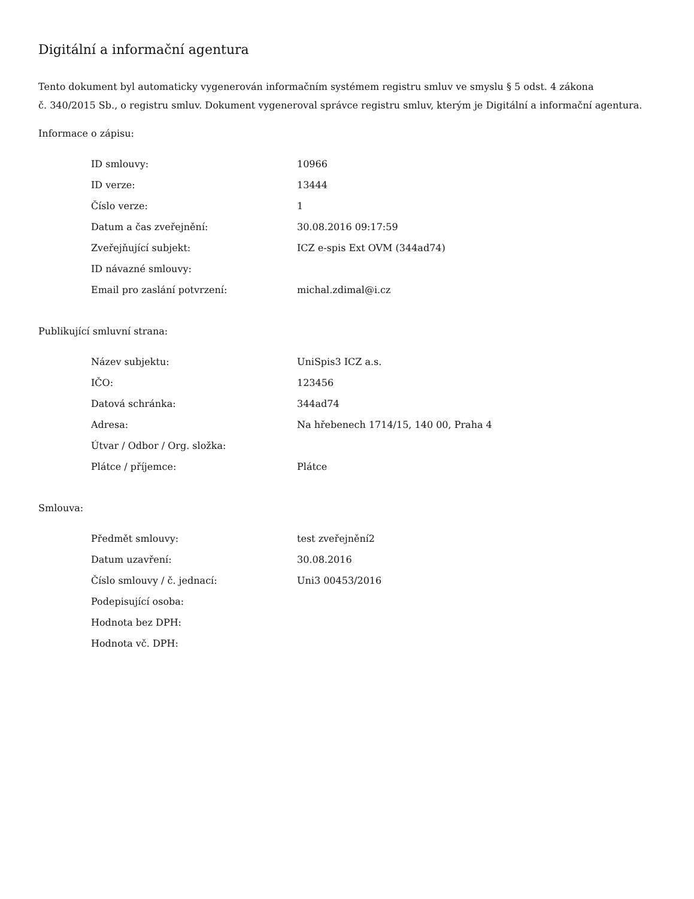Digitální a informační agentura
Tento dokument byl automaticky vygenerován informačním systémem registru smluv ve smyslu § 5 odst. 4 zákona
č. 340/2015 Sb., o registru smluv. Dokument vygeneroval správce registru smluv, kterým je Digitální a informační agentura.
Informace o zápisu:
| ID smlouvy: | 10966 |
| ID verze: | 13444 |
| Číslo verze: | 1 |
| Datum a čas zveřejnění: | 30.08.2016 09:17:59 |
| Zveřejňující subjekt: | ICZ e-spis Ext OVM (344ad74) |
| ID návazné smlouvy: | |
| Email pro zaslání potvrzení: | michal.zdimal@i.cz |
Publikující smluvní strana:
| Název subjektu: | UniSpis3 ICZ a.s. |
| IČO: | 123456 |
| Datová schránka: | 344ad74 |
| Adresa: | Na hřebenech 1714/15, 140 00, Praha 4 |
| Útvar / Odbor / Org. složka: | |
| Plátce / příjemce: | Plátce |
Smlouva:
| Předmět smlouvy: | test zveřejnění2 |
| Datum uzavření: | 30.08.2016 |
| Číslo smlouvy / č. jednací: | Uni3 00453/2016 |
| Podepisující osoba: | |
| Hodnota bez DPH: | |
| Hodnota vč. DPH: | |